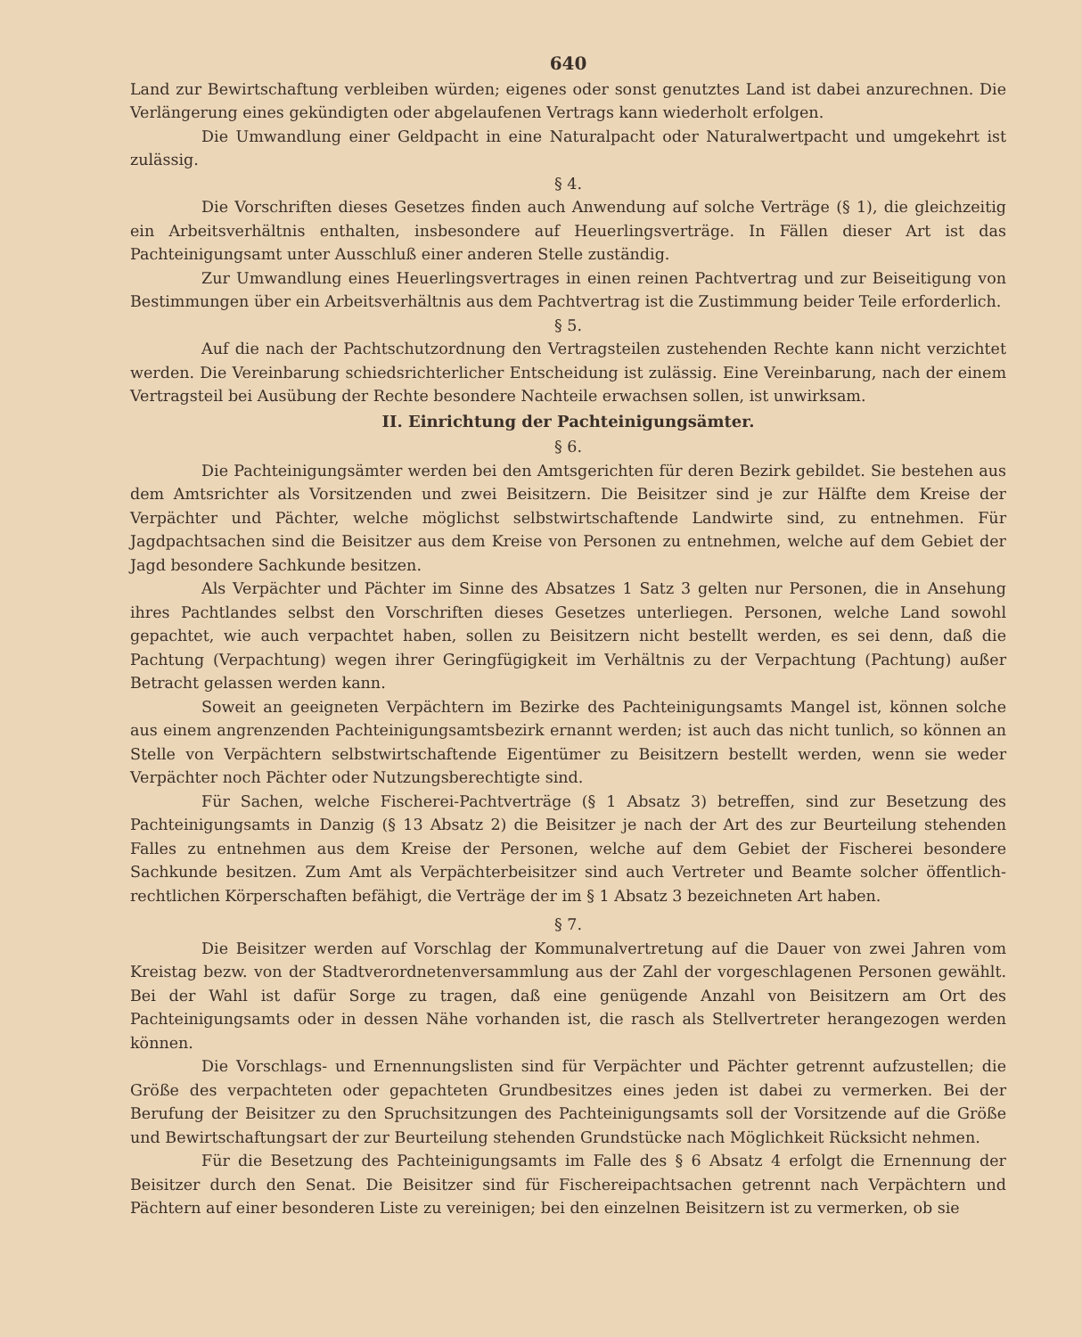640
Land zur Bewirtschaftung verbleiben würden; eigenes oder sonst genutztes Land ist dabei anzurechnen. Die Verlängerung eines gekündigten oder abgelaufenen Vertrags kann wiederholt erfolgen.
Die Umwandlung einer Geldpacht in eine Naturalpacht oder Naturalwertpacht und umgekehrt ist zulässig.
§ 4.
Die Vorschriften dieses Gesetzes finden auch Anwendung auf solche Verträge (§ 1), die gleichzeitig ein Arbeitsverhältnis enthalten, insbesondere auf Heuerlingsverträge. In Fällen dieser Art ist das Pachteinigungsamt unter Ausschluß einer anderen Stelle zuständig.
Zur Umwandlung eines Heuerlingsvertrages in einen reinen Pachtvertrag und zur Beiseitigung von Bestimmungen über ein Arbeitsverhältnis aus dem Pachtvertrag ist die Zustimmung beider Teile erforderlich.
§ 5.
Auf die nach der Pachtschutzordnung den Vertragsteilen zustehenden Rechte kann nicht verzichtet werden. Die Vereinbarung schiedsrichterlicher Entscheidung ist zulässig. Eine Vereinbarung, nach der einem Vertragsteil bei Ausübung der Rechte besondere Nachteile erwachsen sollen, ist unwirksam.
II. Einrichtung der Pachteinigungsämter.
§ 6.
Die Pachteinigungsämter werden bei den Amtsgerichten für deren Bezirk gebildet. Sie bestehen aus dem Amtsrichter als Vorsitzenden und zwei Beisitzern. Die Beisitzer sind je zur Hälfte dem Kreise der Verpächter und Pächter, welche möglichst selbstwirtschaftende Landwirte sind, zu entnehmen. Für Jagdpachtsachen sind die Beisitzer aus dem Kreise von Personen zu entnehmen, welche auf dem Gebiet der Jagd besondere Sachkunde besitzen.
Als Verpächter und Pächter im Sinne des Absatzes 1 Satz 3 gelten nur Personen, die in Ansehung ihres Pachtlandes selbst den Vorschriften dieses Gesetzes unterliegen. Personen, welche Land sowohl gepachtet, wie auch verpachtet haben, sollen zu Beisitzern nicht bestellt werden, es sei denn, daß die Pachtung (Verpachtung) wegen ihrer Geringfügigkeit im Verhältnis zu der Verpachtung (Pachtung) außer Betracht gelassen werden kann.
Soweit an geeigneten Verpächtern im Bezirke des Pachteinigungsamts Mangel ist, können solche aus einem angrenzenden Pachteinigungsamtsbezirk ernannt werden; ist auch das nicht tunlich, so können an Stelle von Verpächtern selbstwirtschaftende Eigentümer zu Beisitzern bestellt werden, wenn sie weder Verpächter noch Pächter oder Nutzungsberechtigte sind.
Für Sachen, welche Fischerei-Pachtverträge (§ 1 Absatz 3) betreffen, sind zur Besetzung des Pachteinigungsamts in Danzig (§ 13 Absatz 2) die Beisitzer je nach der Art des zur Beurteilung stehenden Falles zu entnehmen aus dem Kreise der Personen, welche auf dem Gebiet der Fischerei besondere Sachkunde besitzen. Zum Amt als Verpächterbeisitzer sind auch Vertreter und Beamte solcher öffentlich-rechtlichen Körperschaften befähigt, die Verträge der im § 1 Absatz 3 bezeichneten Art haben.
§ 7.
Die Beisitzer werden auf Vorschlag der Kommunalvertretung auf die Dauer von zwei Jahren vom Kreistag bezw. von der Stadtverordnetenversammlung aus der Zahl der vorgeschlagenen Personen gewählt. Bei der Wahl ist dafür Sorge zu tragen, daß eine genügende Anzahl von Beisitzern am Ort des Pachteinigungsamts oder in dessen Nähe vorhanden ist, die rasch als Stellvertreter herangezogen werden können.
Die Vorschlags- und Ernennungslisten sind für Verpächter und Pächter getrennt aufzustellen; die Größe des verpachteten oder gepachteten Grundbesitzes eines jeden ist dabei zu vermerken. Bei der Berufung der Beisitzer zu den Spruchsitzungen des Pachteinigungsamts soll der Vorsitzende auf die Größe und Bewirtschaftungsart der zur Beurteilung stehenden Grundstücke nach Möglichkeit Rücksicht nehmen.
Für die Besetzung des Pachteinigungsamts im Falle des § 6 Absatz 4 erfolgt die Ernennung der Beisitzer durch den Senat. Die Beisitzer sind für Fischereipachtsachen getrennt nach Verpächtern und Pächtern auf einer besonderen Liste zu vereinigen; bei den einzelnen Beisitzern ist zu vermerken, ob sie